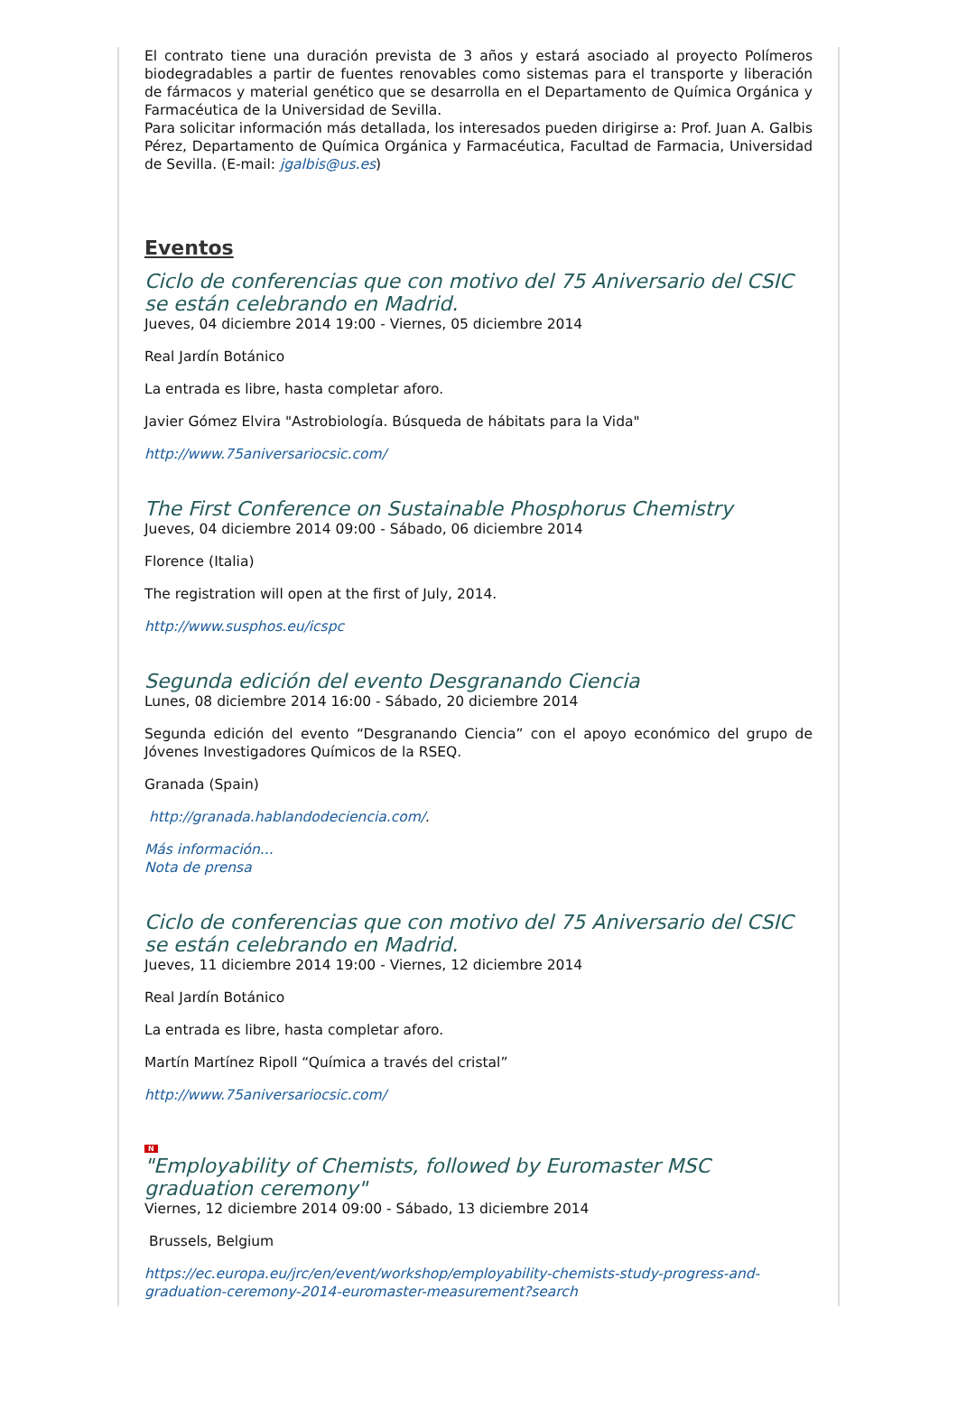El contrato tiene una duración prevista de 3 años y estará asociado al proyecto Polímeros biodegradables a partir de fuentes renovables como sistemas para el transporte y liberación de fármacos y material genético que se desarrolla en el Departamento de Química Orgánica y Farmacéutica de la Universidad de Sevilla.
Para solicitar información más detallada, los interesados pueden dirigirse a: Prof. Juan A. Galbis Pérez, Departamento de Química Orgánica y Farmacéutica, Facultad de Farmacia, Universidad de Sevilla. (E-mail: jgalbis@us.es)
Eventos
Ciclo de conferencias que con motivo del 75 Aniversario del CSIC se están celebrando en Madrid.
Jueves, 04 diciembre 2014 19:00 - Viernes, 05 diciembre 2014
Real Jardín Botánico
La entrada es libre, hasta completar aforo.
Javier Gómez Elvira "Astrobiología. Búsqueda de hábitats para la Vida"
http://www.75aniversariocsic.com/
The First Conference on Sustainable Phosphorus Chemistry
Jueves, 04 diciembre 2014 09:00 - Sábado, 06 diciembre 2014
Florence (Italia)
The registration will open at the first of July, 2014.
http://www.susphos.eu/icspc
Segunda edición del evento Desgranando Ciencia
Lunes, 08 diciembre 2014 16:00 - Sábado, 20 diciembre 2014
Segunda edición del evento “Desgranando Ciencia” con el apoyo económico del grupo de Jóvenes Investigadores Químicos de la RSEQ.
Granada (Spain)
http://granada.hablandodeciencia.com/.
Más información...
Nota de prensa
Ciclo de conferencias que con motivo del 75 Aniversario del CSIC se están celebrando en Madrid.
Jueves, 11 diciembre 2014 19:00 - Viernes, 12 diciembre 2014
Real Jardín Botánico
La entrada es libre, hasta completar aforo.
Martín Martínez Ripoll “Química a través del cristal”
http://www.75aniversariocsic.com/
N
"Employability of Chemists, followed by Euromaster MSC graduation ceremony"
Viernes, 12 diciembre 2014 09:00 - Sábado, 13 diciembre 2014
Brussels, Belgium
https://ec.europa.eu/jrc/en/event/workshop/employability-chemists-study-progress-and-graduation-ceremony-2014-euromaster-measurement?search